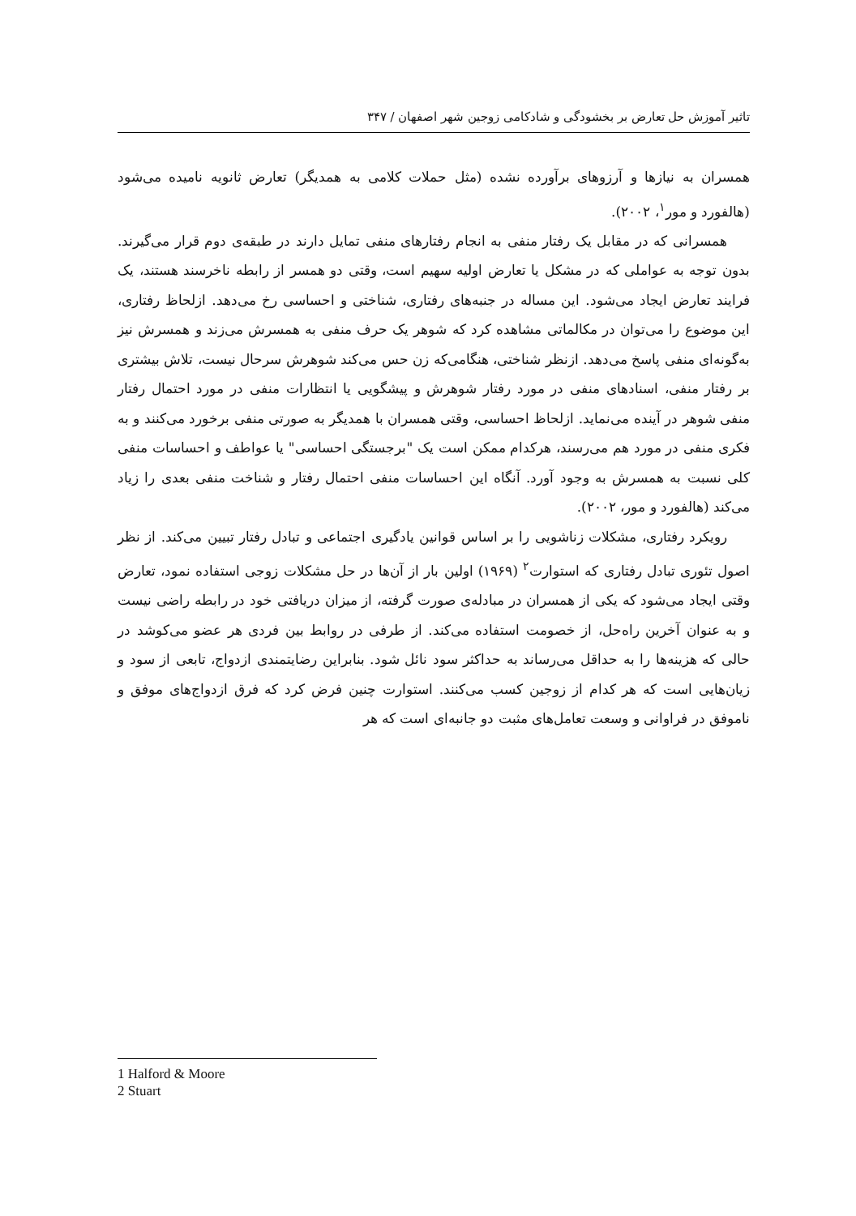تاثیر آموزش حل تعارض بر بخشودگی و شادکامی زوجین شهر اصفهان / ۳۴۷
همسران به نیازها و آرزوهای برآورده نشده (مثل حملات کلامی به همدیگر) تعارض ثانویه نامیده می‌شود (هالفورد و مور<sup>۱</sup>، ۲۰۰۲).
همسرانی که در مقابل یک رفتار منفی به انجام رفتارهای منفی تمایل دارند در طبقه‌ی دوم قرار می‌گیرند. بدون توجه به عواملی که در مشکل یا تعارض اولیه سهیم است، وقتی دو همسر از رابطه ناخرسند هستند، یک فرایند تعارض ایجاد می‌شود. این مساله در جنبه‌های رفتاری، شناختی و احساسی رخ می‌دهد. ازلحاظ رفتاری، این موضوع را می‌توان در مکالماتی مشاهده کرد که شوهر یک حرف منفی به همسرش می‌زند و همسرش نیز به‌گونه‌ای منفی پاسخ می‌دهد. ازنظر شناختی، هنگامی‌که زن حس می‌کند شوهرش سرحال نیست، تلاش بیشتری بر رفتار منفی، اسنادهای منفی در مورد رفتار شوهرش و پیشگویی یا انتظارات منفی در مورد احتمال رفتار منفی شوهر در آینده می‌نماید. ازلحاظ احساسی، وقتی همسران با همدیگر به صورتی منفی برخورد می‌کنند و به فکری منفی در مورد هم می‌رسند، هرکدام ممکن است یک "برجستگی احساسی" یا عواطف و احساسات منفی کلی نسبت به همسرش به وجود آورد. آنگاه این احساسات منفی احتمال رفتار و شناخت منفی بعدی را زیاد می‌کند (هالفورد و مور، ۲۰۰۲).
رویکرد رفتاری، مشکلات زناشویی را بر اساس قوانین یادگیری اجتماعی و تبادل رفتار تبیین می‌کند. از نظر اصول تئوری تبادل رفتاری که استوارت<sup>۲</sup> (۱۹۶۹) اولین بار از آن‌ها در حل مشکلات زوجی استفاده نمود، تعارض وقتی ایجاد می‌شود که یکی از همسران در مبادله‌ی صورت گرفته، از میزان دریافتی خود در رابطه راضی نیست و به عنوان آخرین راه‌حل، از خصومت استفاده می‌کند. از طرفی در روابط بین فردی هر عضو می‌کوشد در حالی که هزینه‌ها را به حداقل می‌رساند به حداکثر سود نائل شود. بنابراین رضایتمندی ازدواج، تابعی از سود و زیان‌هایی است که هر کدام از زوجین کسب می‌کنند. استوارت چنین فرض کرد که فرق ازدواج‌های موفق و ناموفق در فراوانی و وسعت تعامل‌های مثبت دو جانبه‌ای است که هر
1 Halford & Moore
2 Stuart